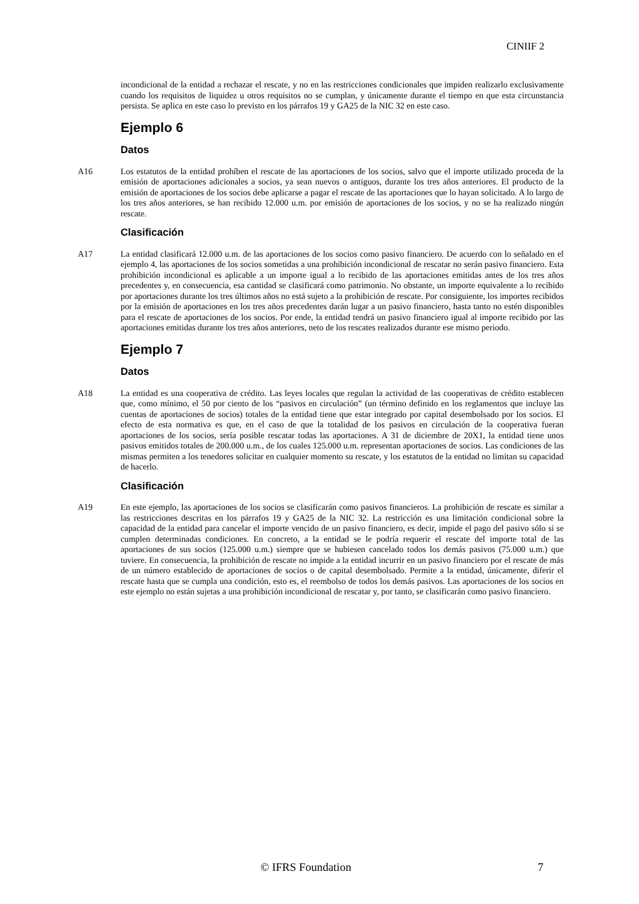CINIIF 2
incondicional de la entidad a rechazar el rescate, y no en las restricciones condicionales que impiden realizarlo exclusivamente cuando los requisitos de liquidez u otros requisitos no se cumplan, y únicamente durante el tiempo en que esta circunstancia persista. Se aplica en este caso lo previsto en los párrafos 19 y GA25 de la NIC 32 en este caso.
Ejemplo 6
Datos
A16 Los estatutos de la entidad prohíben el rescate de las aportaciones de los socios, salvo que el importe utilizado proceda de la emisión de aportaciones adicionales a socios, ya sean nuevos o antiguos, durante los tres años anteriores. El producto de la emisión de aportaciones de los socios debe aplicarse a pagar el rescate de las aportaciones que lo hayan solicitado. A lo largo de los tres años anteriores, se han recibido 12.000 u.m. por emisión de aportaciones de los socios, y no se ha realizado ningún rescate.
Clasificación
A17 La entidad clasificará 12.000 u.m. de las aportaciones de los socios como pasivo financiero. De acuerdo con lo señalado en el ejemplo 4, las aportaciones de los socios sometidas a una prohibición incondicional de rescatar no serán pasivo financiero. Esta prohibición incondicional es aplicable a un importe igual a lo recibido de las aportaciones emitidas antes de los tres años precedentes y, en consecuencia, esa cantidad se clasificará como patrimonio. No obstante, un importe equivalente a lo recibido por aportaciones durante los tres últimos años no está sujeto a la prohibición de rescate. Por consiguiente, los importes recibidos por la emisión de aportaciones en los tres años precedentes darán lugar a un pasivo financiero, hasta tanto no estén disponibles para el rescate de aportaciones de los socios. Por ende, la entidad tendrá un pasivo financiero igual al importe recibido por las aportaciones emitidas durante los tres años anteriores, neto de los rescates realizados durante ese mismo periodo.
Ejemplo 7
Datos
A18 La entidad es una cooperativa de crédito. Las leyes locales que regulan la actividad de las cooperativas de crédito establecen que, como mínimo, el 50 por ciento de los “pasivos en circulación” (un término definido en los reglamentos que incluye las cuentas de aportaciones de socios) totales de la entidad tiene que estar integrado por capital desembolsado por los socios. El efecto de esta normativa es que, en el caso de que la totalidad de los pasivos en circulación de la cooperativa fueran aportaciones de los socios, sería posible rescatar todas las aportaciones. A 31 de diciembre de 20X1, la entidad tiene unos pasivos emitidos totales de 200.000 u.m., de los cuales 125.000 u.m. representan aportaciones de socios. Las condiciones de las mismas permiten a los tenedores solicitar en cualquier momento su rescate, y los estatutos de la entidad no limitan su capacidad de hacerlo.
Clasificación
A19 En este ejemplo, las aportaciones de los socios se clasificarán como pasivos financieros. La prohibición de rescate es similar a las restricciones descritas en los párrafos 19 y GA25 de la NIC 32. La restricción es una limitación condicional sobre la capacidad de la entidad para cancelar el importe vencido de un pasivo financiero, es decir, impide el pago del pasivo sólo si se cumplen determinadas condiciones. En concreto, a la entidad se le podría requerir el rescate del importe total de las aportaciones de sus socios (125.000 u.m.) siempre que se hubiesen cancelado todos los demás pasivos (75.000 u.m.) que tuviere. En consecuencia, la prohibición de rescate no impide a la entidad incurrir en un pasivo financiero por el rescate de más de un número establecido de aportaciones de socios o de capital desembolsado. Permite a la entidad, únicamente, diferir el rescate hasta que se cumpla una condición, esto es, el reembolso de todos los demás pasivos. Las aportaciones de los socios en este ejemplo no están sujetas a una prohibición incondicional de rescatar y, por tanto, se clasificarán como pasivo financiero.
© IFRS Foundation 7